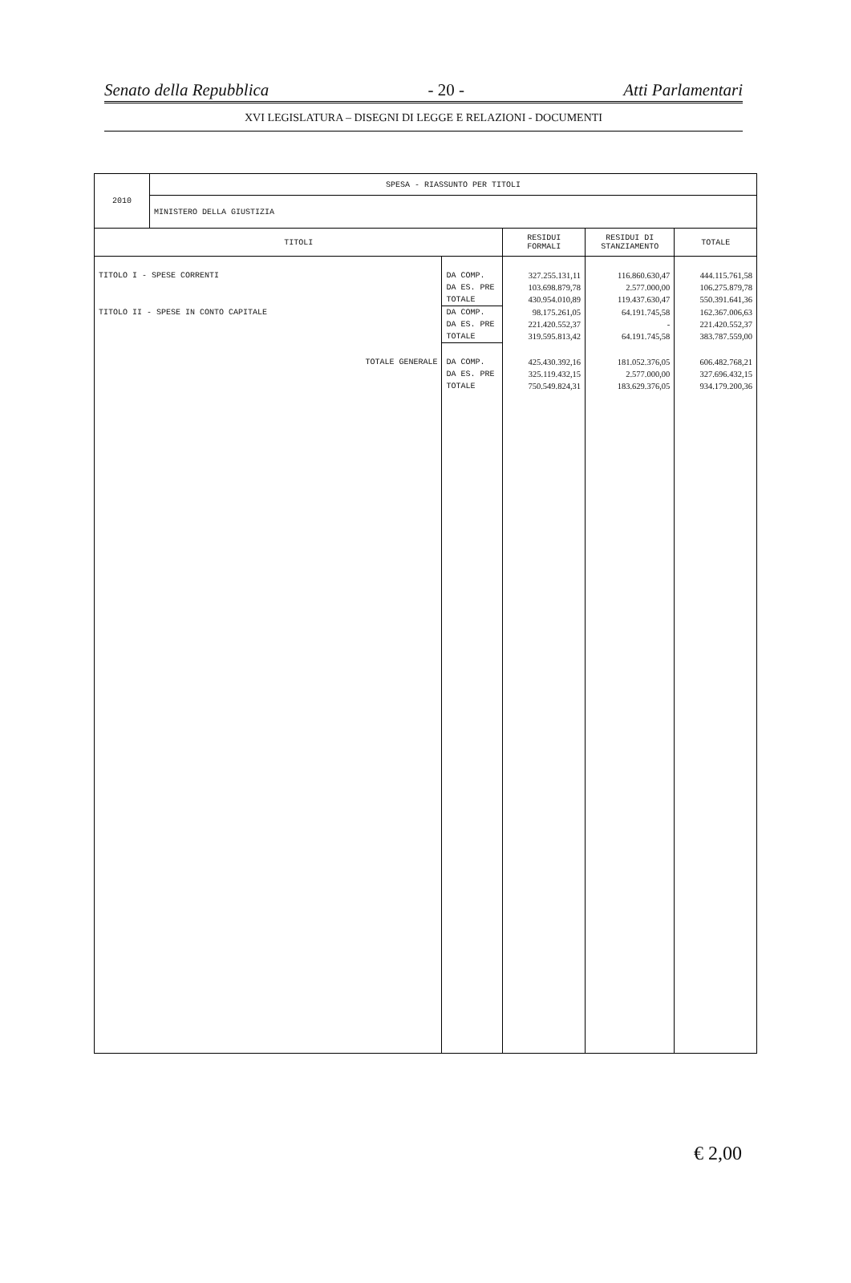Senato della Repubblica - 20 - Atti Parlamentari
XVI LEGISLATURA – DISEGNI DI LEGGE E RELAZIONI - DOCUMENTI
| 2010 | SPESA - RIASSUNTO PER TITOLI | | | | |
| | MINISTERO DELLA GIUSTIZIA | | | | |
| TITOLI | | | RESIDUI FORMALI | RESIDUI DI STANZIAMENTO | TOTALE |
| TITOLO I - SPESE CORRENTI | | DA COMP. | 327.255.131,11 | 116.860.630,47 | 444.115.761,58 |
| | | DA ES. PRE | 103.698.879,78 | 2.577.000,00 | 106.275.879,78 |
| | | TOTALE | 430.954.010,89 | 119.437.630,47 | 550.391.641,36 |
| TITOLO II - SPESE IN CONTO CAPITALE | | DA COMP. | 98.175.261,05 | 64.191.745,58 | 162.367.006,63 |
| | | DA ES. PRE | 221.420.552,37 | - | 221.420.552,37 |
| | | TOTALE | 319.595.813,42 | 64.191.745,58 | 383.787.559,00 |
| TOTALE GENERALE | | DA COMP. | 425.430.392,16 | 181.052.376,05 | 606.482.768,21 |
| | | DA ES. PRE | 325.119.432,15 | 2.577.000,00 | 327.696.432,15 |
| | | TOTALE | 750.549.824,31 | 183.629.376,05 | 934.179.200,36 |
€ 2,00